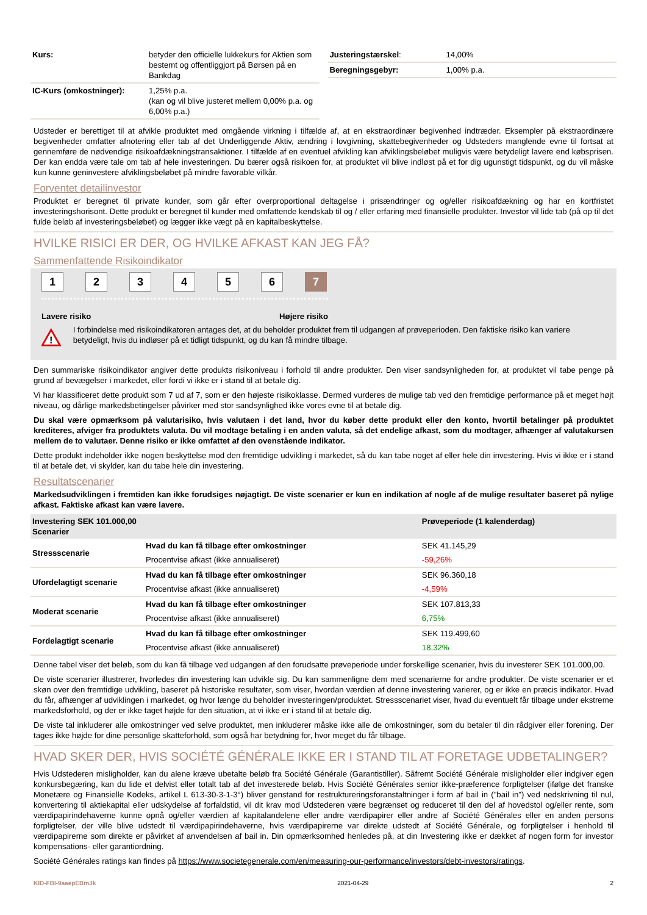| Kurs: | betyder den officielle lukkekurs for Aktien som bestemt og offentliggjort på Børsen på en Bankdag |
| IC-Kurs (omkostninger): | 1,25% p.a. (kan og vil blive justeret mellem 0,00% p.a. og 6,00% p.a.) |
| Justeringstærskel : | 14,00% |
| Beregningsgebyr: | 1,00% p.a. |
Udsteder er berettiget til at afvikle produktet med omgående virkning i tilfælde af, at en ekstraordinær begivenhed indtræder. Eksempler på ekstraordinære begivenheder omfatter afnotering eller tab af det Underliggende Aktiv, ændring i lovgivning, skattebegivenheder og Udsteders manglende evne til fortsat at gennemføre de nødvendige risikoafdækningstransaktioner. I tilfælde af en eventuel afvikling kan afviklingsbeløbet muligvis være betydeligt lavere end købsprisen. Der kan endda være tale om tab af hele investeringen. Du bærer også risikoen for, at produktet vil blive indløst på et for dig ugunstigt tidspunkt, og du vil måske kun kunne geninvestere afviklingsbeløbet på mindre favorable vilkår.
Forventet detailinvestor
Produktet er beregnet til private kunder, som går efter overproportional deltagelse i prisændringer og og/eller risikoafdækning og har en kortfristet investeringshorisont. Dette produkt er beregnet til kunder med omfattende kendskab til og / eller erfaring med finansielle produkter. Investor vil lide tab (på op til det fulde beløb af investeringsbeløbet) og lægger ikke vægt på en kapitalbeskyttelse.
HVILKE RISICI ER DER, OG HVILKE AFKAST KAN JEG FÅ?
Sammenfattende Risikoindikator
1234567
Lavere risiko Højere risiko
!
I forbindelse med risikoindikatoren antages det, at du beholder produktet frem til udgangen af prøveperioden. Den faktiske risiko kan variere betydeligt, hvis du indløser på et tidligt tidspunkt, og du kan få mindre tilbage.
Den summariske risikoindikator angiver dette produkts risikoniveau i forhold til andre produkter. Den viser sandsynligheden for, at produktet vil tabe penge på grund af bevægelser i markedet, eller fordi vi ikke er i stand til at betale dig.
Vi har klassificeret dette produkt som 7 ud af 7, som er den højeste risikoklasse. Dermed vurderes de mulige tab ved den fremtidige performance på et meget højt niveau, og dårlige markedsbetingelser påvirker med stor sandsynlighed ikke vores evne til at betale dig.
Du skal være opmærksom på valutarisiko, hvis valutaen i det land, hvor du køber dette produkt eller den konto, hvortil betalinger på produktet krediteres, afviger fra produktets valuta. Du vil modtage betaling i en anden valuta, så det endelige afkast, som du modtager, afhænger af valutakursen mellem de to valutaer. Denne risiko er ikke omfattet af den ovenstående indikator.
Dette produkt indeholder ikke nogen beskyttelse mod den fremtidige udvikling i markedet, så du kan tabe noget af eller hele din investering. Hvis vi ikke er i stand til at betale det, vi skylder, kan du tabe hele din investering.
Resultatscenarier
Markedsudviklingen i fremtiden kan ikke forudsiges nøjagtigt. De viste scenarier er kun en indikation af nogle af de mulige resultater baseret på nylige afkast. Faktiske afkast kan være lavere.
| Investering SEK 101.000,00 Scenarier | | Prøveperiode (1 kalenderdag) |
| --- | --- | --- |
| Stressscenarie | Hvad du kan få tilbage efter omkostninger | SEK 41.145,29 |
| | Procentvise afkast (ikke annualiseret) | -59,26% |
| Ufordelagtigt scenarie | Hvad du kan få tilbage efter omkostninger | SEK 96.360,18 |
| | Procentvise afkast (ikke annualiseret) | -4,59% |
| Moderat scenarie | Hvad du kan få tilbage efter omkostninger | SEK 107.813,33 |
| | Procentvise afkast (ikke annualiseret) | 6,75% |
| Fordelagtigt scenarie | Hvad du kan få tilbage efter omkostninger | SEK 119.499,60 |
| | Procentvise afkast (ikke annualiseret) | 18,32% |
Denne tabel viser det beløb, som du kan få tilbage ved udgangen af den forudsatte prøveperiode under forskellige scenarier, hvis du investerer SEK 101.000,00.
De viste scenarier illustrerer, hvorledes din investering kan udvikle sig. Du kan sammenligne dem med scenarierne for andre produkter. De viste scenarier er et skøn over den fremtidige udvikling, baseret på historiske resultater, som viser, hvordan værdien af denne investering varierer, og er ikke en præcis indikator. Hvad du får, afhænger af udviklingen i markedet, og hvor længe du beholder investeringen/produktet. Stressscenariet viser, hvad du eventuelt får tilbage under ekstreme markedsforhold, og der er ikke taget højde for den situation, at vi ikke er i stand til at betale dig.
De viste tal inkluderer alle omkostninger ved selve produktet, men inkluderer måske ikke alle de omkostninger, som du betaler til din rådgiver eller forening. Der tages ikke højde for dine personlige skatteforhold, som også har betydning for, hvor meget du får tilbage.
HVAD SKER DER, HVIS SOCIÉTÉ GÉNÉRALE IKKE ER I STAND TIL AT FORETAGE UDBETALINGER?
Hvis Udstederen misligholder, kan du alene kræve ubetalte beløb fra Société Générale (Garantistiller). Såfremt Société Générale misligholder eller indgiver egen konkursbegæring, kan du lide et delvist eller totalt tab af det investerede beløb. Hvis Société Générales senior ikke-præference forpligtelser (ifølge det franske Monetære og Finansielle Kodeks, artikel L 613-30-3-1-3°) bliver genstand for restruktureringsforanstaltninger i form af bail in ("bail in") ved nedskrivning til nul, konvertering til aktiekapital eller udskydelse af forfaldstid, vil dit krav mod Udstederen være begrænset og reduceret til den del af hovedstol og/eller rente, som værdipapirindehaverne kunne opnå og/eller værdien af kapitalandelene eller andre værdipapirer eller andre af Société Générales eller en anden persons forpligtelser, der ville blive udstedt til værdipapirindehaverne, hvis værdipapirerne var direkte udstedt af Société Générale, og forpligtelser i henhold til værdipapirerne som direkte er påvirket af anvendelsen af bail in. Din opmærksomhed henledes på, at din Investering ikke er dækket af nogen form for investor kompensations- eller garantiordning.
Société Générales ratings kan findes på https://www.societegenerale.com/en/measuring-our-performance/investors/debt-investors/ratings.
KID-FBI-9aaepEBmJk 2021-04-29 2